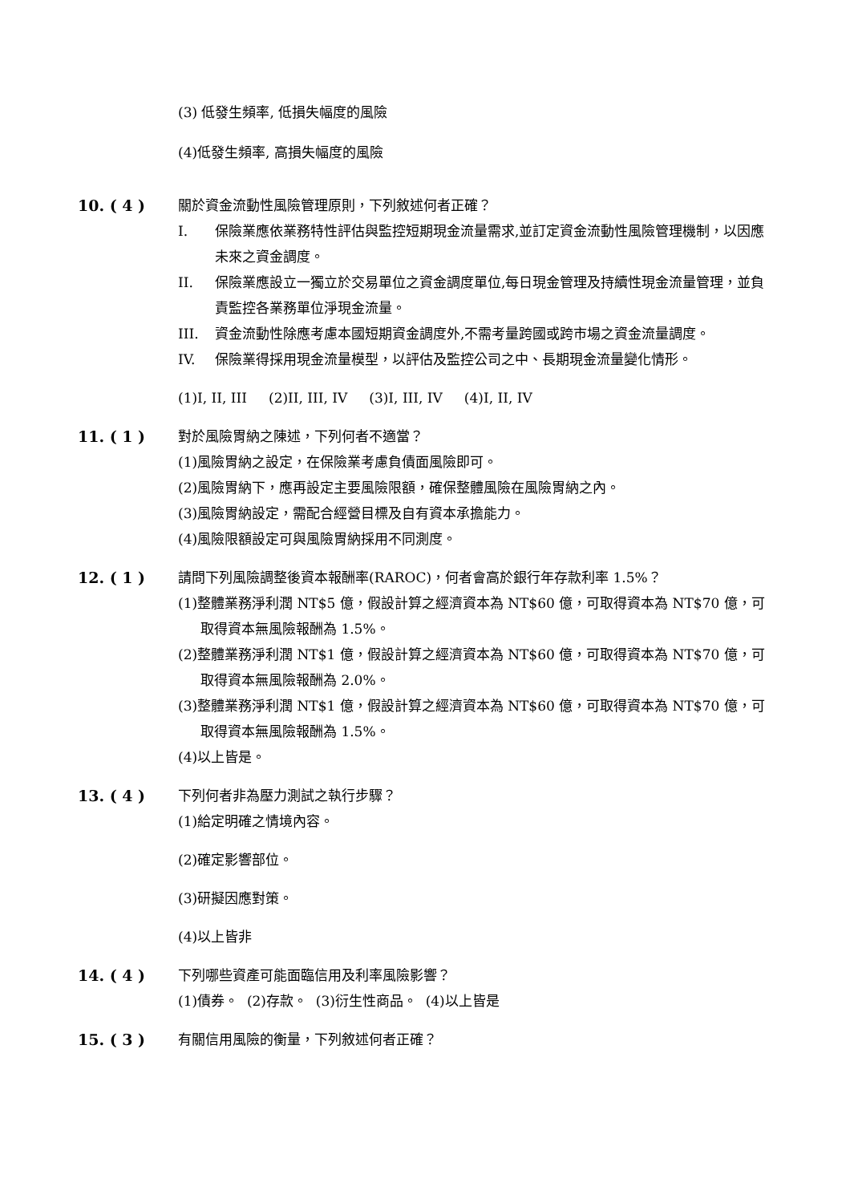(3) 低發生頻率, 低損失幅度的風險
(4)低發生頻率, 高損失幅度的風險
10. ( 4 ) 關於資金流動性風險管理原則，下列敘述何者正確？
I. 保險業應依業務特性評估與監控短期現金流量需求,並訂定資金流動性風險管理機制，以因應未來之資金調度。
II. 保險業應設立一獨立於交易單位之資金調度單位,每日現金管理及持續性現金流量管理，並負責監控各業務單位淨現金流量。
III. 資金流動性除應考慮本國短期資金調度外,不需考量跨國或跨市場之資金流量調度。
IV. 保險業得採用現金流量模型，以評估及監控公司之中、長期現金流量變化情形。
(1)I, II, III (2)II, III, IV (3)I, III, IV (4)I, II, IV
11. ( 1 ) 對於風險胃納之陳述，下列何者不適當？
(1)風險胃納之設定，在保險業考慮負債面風險即可。
(2)風險胃納下，應再設定主要風險限額，確保整體風險在風險胃納之內。
(3)風險胃納設定，需配合經營目標及自有資本承擔能力。
(4)風險限額設定可與風險胃納採用不同測度。
12. ( 1 ) 請問下列風險調整後資本報酬率(RAROC)，何者會高於銀行年存款利率 1.5%？
(1)整體業務淨利潤 NT$5 億，假設計算之經濟資本為 NT$60 億，可取得資本為 NT$70 億，可取得資本無風險報酬為 1.5%。
(2)整體業務淨利潤 NT$1 億，假設計算之經濟資本為 NT$60 億，可取得資本為 NT$70 億，可取得資本無風險報酬為 2.0%。
(3)整體業務淨利潤 NT$1 億，假設計算之經濟資本為 NT$60 億，可取得資本為 NT$70 億，可取得資本無風險報酬為 1.5%。
(4)以上皆是。
13. ( 4 ) 下列何者非為壓力測試之執行步驟？
(1)給定明確之情境內容。
(2)確定影響部位。
(3)研擬因應對策。
(4)以上皆非
14. ( 4 ) 下列哪些資產可能面臨信用及利率風險影響？
(1)債券。 (2)存款。 (3)衍生性商品。 (4)以上皆是
15. ( 3 ) 有關信用風險的衡量，下列敘述何者正確？